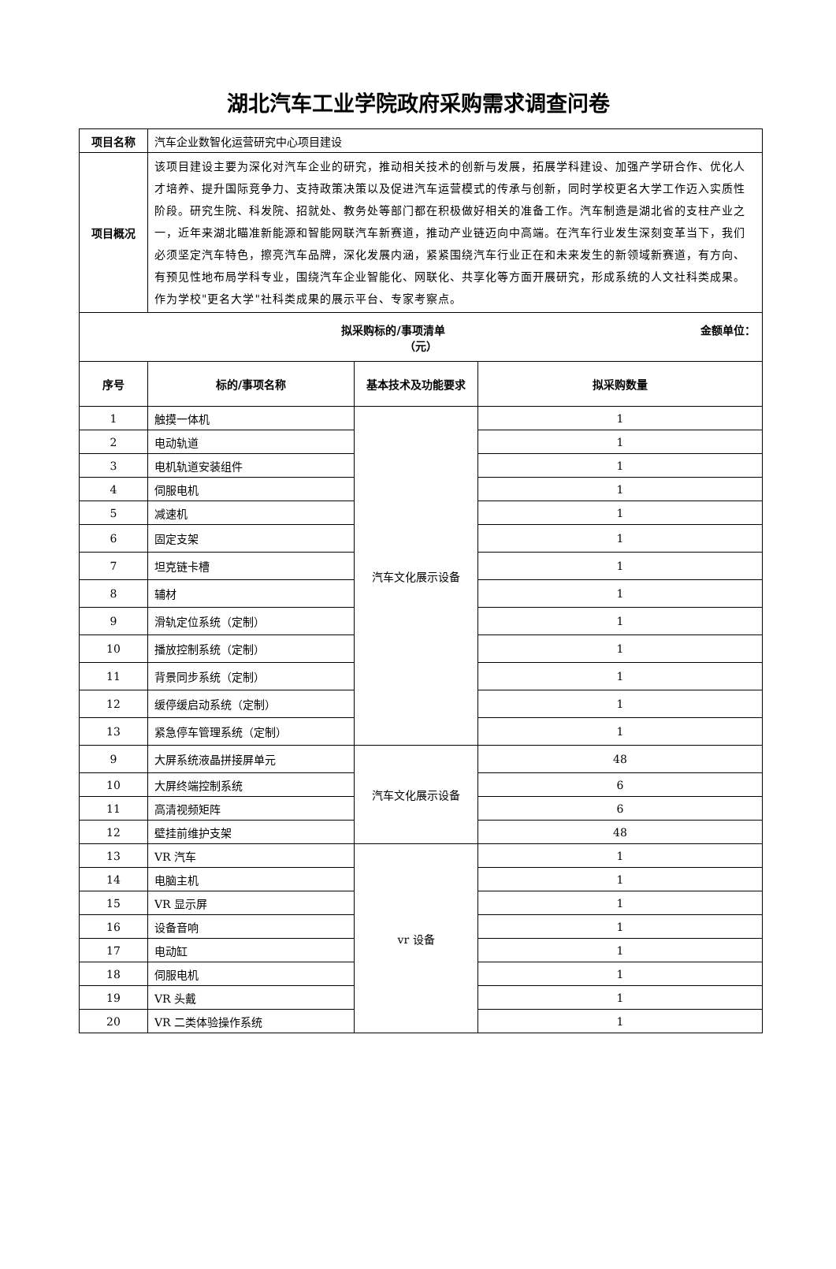湖北汽车工业学院政府采购需求调查问卷
| 项目名称 | 汽车企业数智化运营研究中心项目建设 | | |
| 项目概况 | 该项目建设主要为深化对汽车企业的研究，推动相关技术的创新与发展，拓展学科建设、加强产学研合作、优化人才培养、提升国际竞争力、支持政策决策以及促进汽车运营模式的传承与创新，同时学校更名大学工作迈入实质性阶段。研究生院、科发院、招就处、教务处等部门都在积极做好相关的准备工作。汽车制造是湖北省的支柱产业之一，近年来湖北瞄准新能源和智能网联汽车新赛道，推动产业链迈向中高端。在汽车行业发生深刻变革当下，我们必须坚定汽车特色，擦亮汽车品牌，深化发展内涵，紧紧围绕汽车行业正在和未来发生的新领域新赛道，有方向、有预见性地布局学科专业，围绕汽车企业智能化、网联化、共享化等方面开展研究，形成系统的人文社科类成果。作为学校"更名大学"社科类成果的展示平台、专家考察点。 | | |
| 拟采购标的/事项清单 金额单位： （元） | | | |
| 序号 | 标的/事项名称 | 基本技术及功能要求 | 拟采购数量 |
| 1 | 触摸一体机 | 汽车文化展示设备 | 1 |
| 2 | 电动轨道 | | 1 |
| 3 | 电机轨道安装组件 | | 1 |
| 4 | 伺服电机 | | 1 |
| 5 | 减速机 | | 1 |
| 6 | 固定支架 | | 1 |
| 7 | 坦克链卡槽 | | 1 |
| 8 | 辅材 | | 1 |
| 9 | 滑轨定位系统（定制） | | 1 |
| 10 | 播放控制系统（定制） | | 1 |
| 11 | 背景同步系统（定制） | | 1 |
| 12 | 缓停缓启动系统（定制） | | 1 |
| 13 | 紧急停车管理系统（定制） | | 1 |
| 9 | 大屏系统液晶拼接屏单元 | 汽车文化展示设备 | 48 |
| 10 | 大屏终端控制系统 | | 6 |
| 11 | 高清视频矩阵 | | 6 |
| 12 | 壁挂前维护支架 | | 48 |
| 13 | VR 汽车 | vr 设备 | 1 |
| 14 | 电脑主机 | | 1 |
| 15 | VR 显示屏 | | 1 |
| 16 | 设备音响 | | 1 |
| 17 | 电动缸 | | 1 |
| 18 | 伺服电机 | | 1 |
| 19 | VR 头戴 | | 1 |
| 20 | VR 二类体验操作系统 | | 1 |